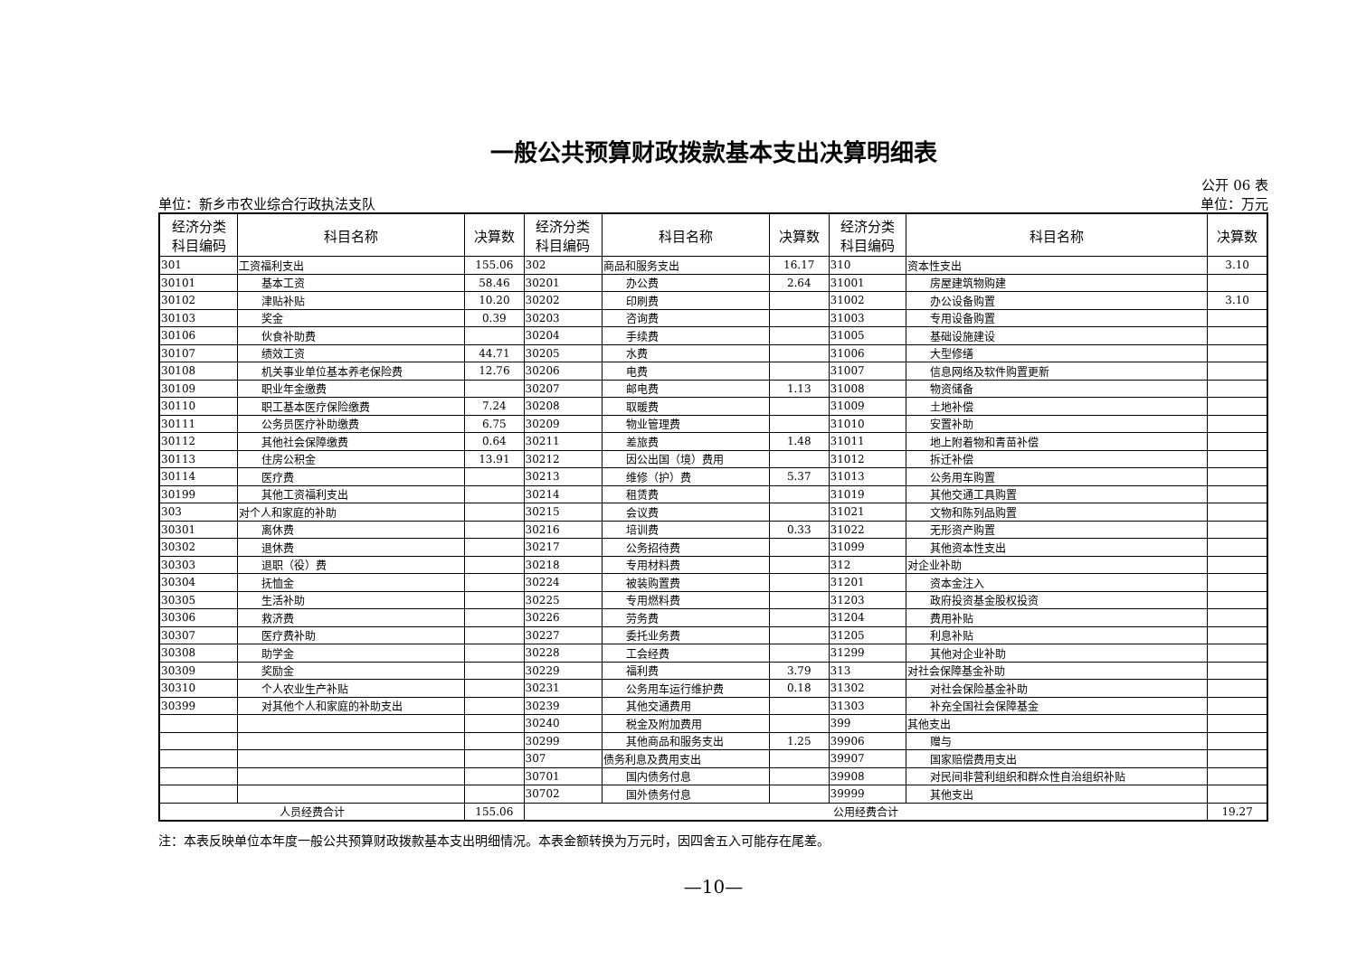一般公共预算财政拨款基本支出决算明细表
公开 06 表
单位：新乡市农业综合行政执法支队 单位：万元
| 经济分类 科目编码 | 科目名称 | 决算数 | 经济分类 科目编码 | 科目名称 | 决算数 | 经济分类 科目编码 | 科目名称 | 决算数 |
| --- | --- | --- | --- | --- | --- | --- | --- | --- |
| 301 | 工资福利支出 | 155.06 | 302 | 商品和服务支出 | 16.17 | 310 | 资本性支出 | 3.10 |
| 30101 | 基本工资 | 58.46 | 30201 | 办公费 | 2.64 | 31001 | 房屋建筑物购建 | |
| 30102 | 津贴补贴 | 10.20 | 30202 | 印刷费 | | 31002 | 办公设备购置 | 3.10 |
| 30103 | 奖金 | 0.39 | 30203 | 咨询费 | | 31003 | 专用设备购置 | |
| 30106 | 伙食补助费 | | 30204 | 手续费 | | 31005 | 基础设施建设 | |
| 30107 | 绩效工资 | 44.71 | 30205 | 水费 | | 31006 | 大型修缮 | |
| 30108 | 机关事业单位基本养老保险费 | 12.76 | 30206 | 电费 | | 31007 | 信息网络及软件购置更新 | |
| 30109 | 职业年金缴费 | | 30207 | 邮电费 | 1.13 | 31008 | 物资储备 | |
| 30110 | 职工基本医疗保险缴费 | 7.24 | 30208 | 取暖费 | | 31009 | 土地补偿 | |
| 30111 | 公务员医疗补助缴费 | 6.75 | 30209 | 物业管理费 | | 31010 | 安置补助 | |
| 30112 | 其他社会保障缴费 | 0.64 | 30211 | 差旅费 | 1.48 | 31011 | 地上附着物和青苗补偿 | |
| 30113 | 住房公积金 | 13.91 | 30212 | 因公出国（境）费用 | | 31012 | 拆迁补偿 | |
| 30114 | 医疗费 | | 30213 | 维修（护）费 | 5.37 | 31013 | 公务用车购置 | |
| 30199 | 其他工资福利支出 | | 30214 | 租赁费 | | 31019 | 其他交通工具购置 | |
| 303 | 对个人和家庭的补助 | | 30215 | 会议费 | | 31021 | 文物和陈列品购置 | |
| 30301 | 离休费 | | 30216 | 培训费 | 0.33 | 31022 | 无形资产购置 | |
| 30302 | 退休费 | | 30217 | 公务招待费 | | 31099 | 其他资本性支出 | |
| 30303 | 退职（役）费 | | 30218 | 专用材料费 | | 312 | 对企业补助 | |
| 30304 | 抚恤金 | | 30224 | 被装购置费 | | 31201 | 资本金注入 | |
| 30305 | 生活补助 | | 30225 | 专用燃料费 | | 31203 | 政府投资基金股权投资 | |
| 30306 | 救济费 | | 30226 | 劳务费 | | 31204 | 费用补贴 | |
| 30307 | 医疗费补助 | | 30227 | 委托业务费 | | 31205 | 利息补贴 | |
| 30308 | 助学金 | | 30228 | 工会经费 | | 31299 | 其他对企业补助 | |
| 30309 | 奖励金 | | 30229 | 福利费 | 3.79 | 313 | 对社会保障基金补助 | |
| 30310 | 个人农业生产补贴 | | 30231 | 公务用车运行维护费 | 0.18 | 31302 | 对社会保险基金补助 | |
| 30399 | 对其他个人和家庭的补助支出 | | 30239 | 其他交通费用 | | 31303 | 补充全国社会保障基金 | |
| | | | 30240 | 税金及附加费用 | | 399 | 其他支出 | |
| | | | 30299 | 其他商品和服务支出 | 1.25 | 39906 | 赠与 | |
| | | | 307 | 债务利息及费用支出 | | 39907 | 国家赔偿费用支出 | |
| | | | 30701 | 国内债务付息 | | 39908 | 对民间非营利组织和群众性自治组织补贴 | |
| | | | 30702 | 国外债务付息 | | 39999 | 其他支出 | |
| 人员经费合计 | | 155.06 | 公用经费合计 | | | | | 19.27 |
注：本表反映单位本年度一般公共预算财政拨款基本支出明细情况。本表金额转换为万元时，因四舍五入可能存在尾差。
—10—